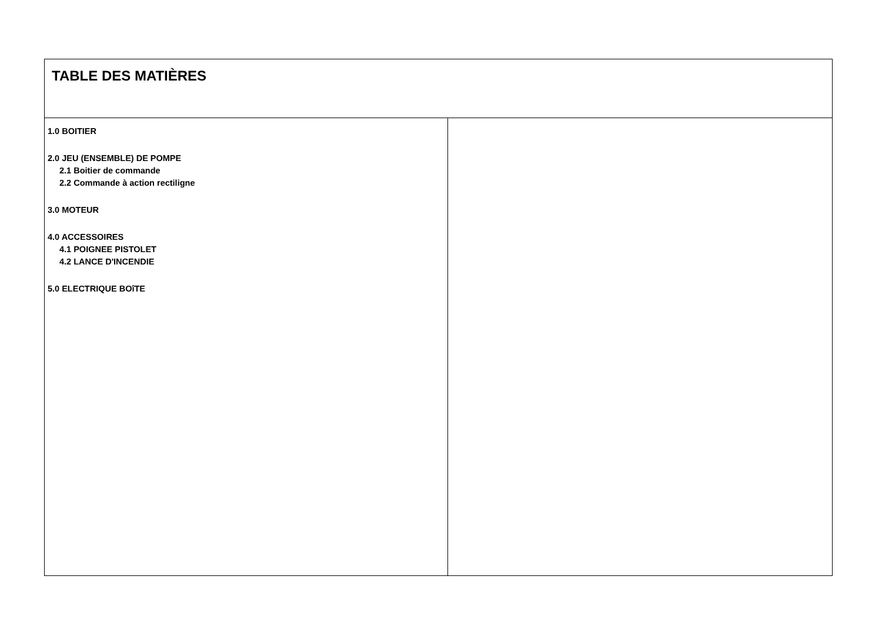TABLE DES MATIÈRES
1.0 BOITIER
2.0 JEU (ENSEMBLE) DE POMPE
2.1 Boitier de commande
2.2 Commande à action rectiligne
3.0 MOTEUR
4.0 ACCESSOIRES
4.1 POIGNEE PISTOLET
4.2 LANCE D'INCENDIE
5.0 ELECTRIQUE BOîTE